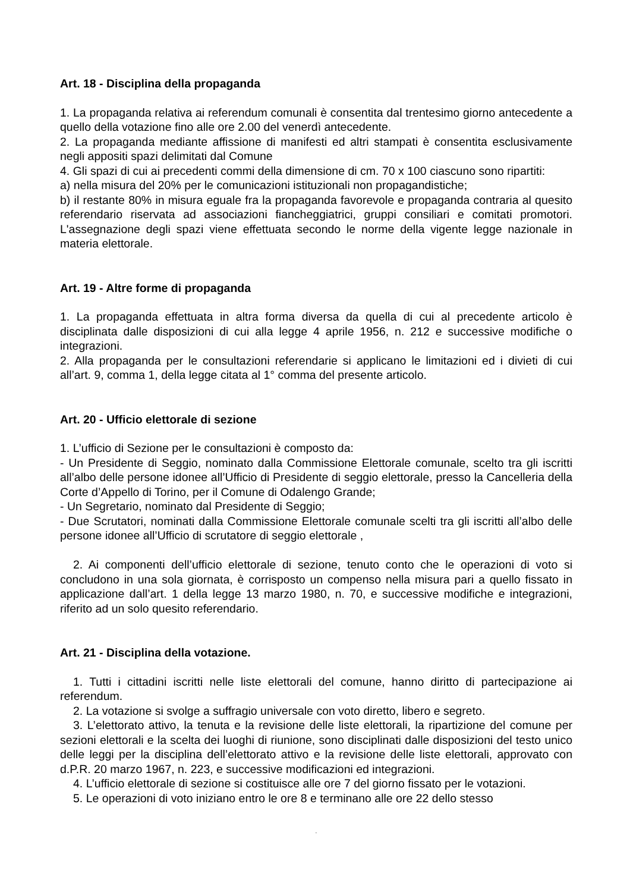Art. 18 - Disciplina della propaganda
1. La propaganda relativa ai referendum comunali è consentita dal trentesimo giorno antecedente a quello della votazione fino alle ore 2.00 del venerdì antecedente.
2. La propaganda mediante affissione di manifesti ed altri stampati è consentita esclusivamente negli appositi spazi delimitati dal Comune
4. Gli spazi di cui ai precedenti commi della dimensione di cm. 70 x 100 ciascuno sono ripartiti:
a) nella misura del 20% per le comunicazioni istituzionali non propagandistiche;
b) il restante 80% in misura eguale fra la propaganda favorevole e propaganda contraria al quesito referendario riservata ad associazioni fiancheggiatrici, gruppi consiliari e comitati promotori. L'assegnazione degli spazi viene effettuata secondo le norme della vigente legge nazionale in materia elettorale.
Art. 19 - Altre forme di propaganda
1. La propaganda effettuata in altra forma diversa da quella di cui al precedente articolo è disciplinata dalle disposizioni di cui alla legge 4 aprile 1956, n. 212 e successive modifiche o integrazioni.
2. Alla propaganda per le consultazioni referendarie si applicano le limitazioni ed i divieti di cui all’art. 9, comma 1, della legge citata al 1° comma del presente articolo.
Art. 20 - Ufficio elettorale di sezione
1. L’ufficio di Sezione per le consultazioni è composto da:
- Un Presidente di Seggio, nominato dalla Commissione Elettorale comunale, scelto tra gli iscritti all’albo delle persone idonee all’Ufficio di Presidente di seggio elettorale, presso la Cancelleria della Corte d’Appello di Torino, per il Comune di Odalengo Grande;
- Un Segretario, nominato dal Presidente di Seggio;
- Due Scrutatori, nominati dalla Commissione Elettorale comunale scelti tra gli iscritti all’albo delle persone idonee all’Ufficio di scrutatore di seggio elettorale ,
2. Ai componenti dell’ufficio elettorale di sezione, tenuto conto che le operazioni di voto si concludono in una sola giornata, è corrisposto un compenso nella misura pari a quello fissato in applicazione dall’art. 1 della legge 13 marzo 1980, n. 70, e successive modifiche e integrazioni, riferito ad un solo quesito referendario.
Art. 21 - Disciplina della votazione.
1. Tutti i cittadini iscritti nelle liste elettorali del comune, hanno diritto di partecipazione ai referendum.
2. La votazione si svolge a suffragio universale con voto diretto, libero e segreto.
3. L’elettorato attivo, la tenuta e la revisione delle liste elettorali, la ripartizione del comune per sezioni elettorali e la scelta dei luoghi di riunione, sono disciplinati dalle disposizioni del testo unico delle leggi per la disciplina dell’elettorato attivo e la revisione delle liste elettorali, approvato con d.P.R. 20 marzo 1967, n. 223, e successive modificazioni ed integrazioni.
4. L’ufficio elettorale di sezione si costituisce alle ore 7 del giorno fissato per le votazioni.
5. Le operazioni di voto iniziano entro le ore 8 e terminano alle ore 22 dello stesso
.